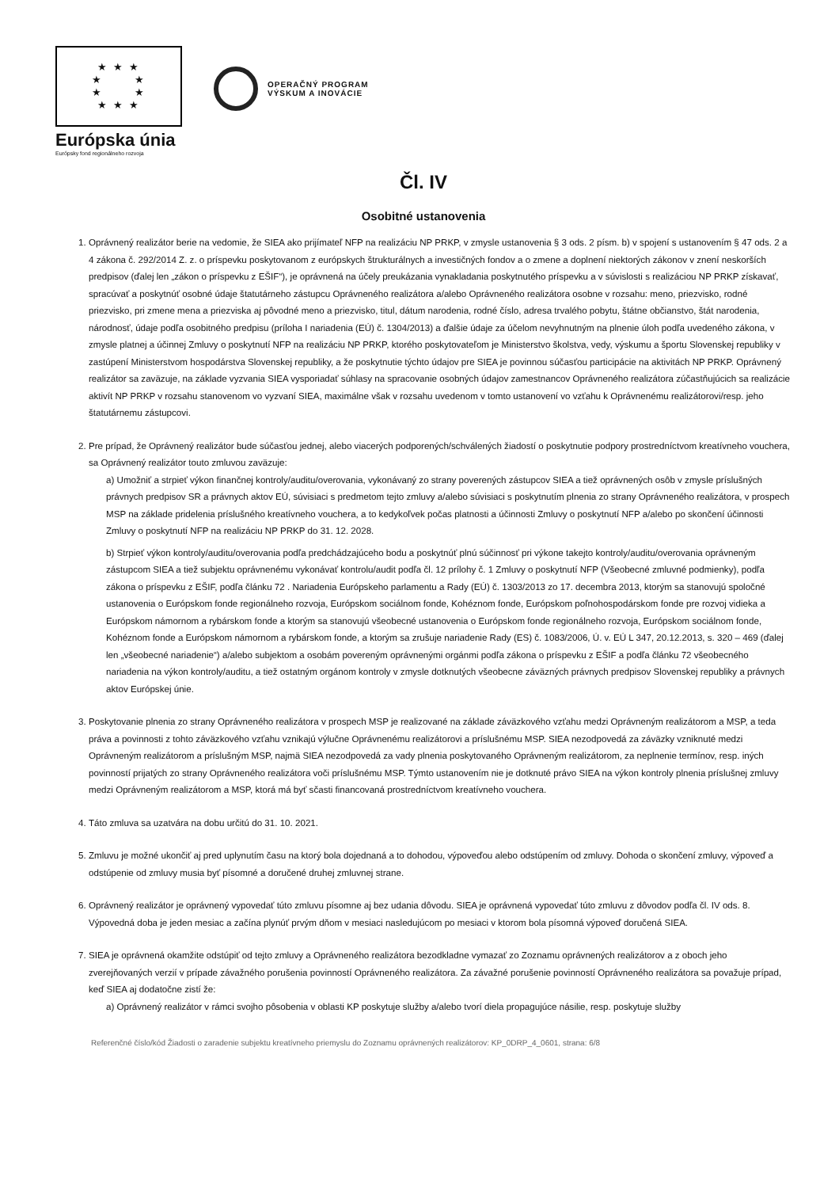★ ★ ★
★ ★
★ ★
★ ★ ★
Európska únia
Európsky fond regionálneho rozvoja
OPERAČNÝ PROGRAM
VÝSKUM A INOVÁCIE
Čl. IV
Osobitné ustanovenia
1. Oprávnený realizátor berie na vedomie, že SIEA ako prijímateľ NFP na realizáciu NP PRKP, v zmysle ustanovenia § 3 ods. 2 písm. b) v spojení s ustanovením § 47 ods. 2 a 4 zákona č. 292/2014 Z. z. o príspevku poskytovanom z európskych štrukturálnych a investičných fondov a o zmene a doplnení niektorých zákonov v znení neskorších predpisov (ďalej len „zákon o príspevku z EŠIF“), je oprávnená na účely preukázania vynakladania poskytnutého príspevku a v súvislosti s realizáciou NP PRKP získavať, spracúvať a poskytnúť osobné údaje štatutárneho zástupcu Oprávneného realizátora a/alebo Oprávneného realizátora osobne v rozsahu: meno, priezvisko, rodné priezvisko, pri zmene mena a priezviska aj pôvodné meno a priezvisko, titul, dátum narodenia, rodné číslo, adresa trvalého pobytu, štátne občianstvo, štát narodenia, národnosť, údaje podľa osobitného predpisu (príloha I nariadenia (EÚ) č. 1304/2013) a ďalšie údaje za účelom nevyhnutným na plnenie úloh podľa uvedeného zákona, v zmysle platnej a účinnej Zmluvy o poskytnutí NFP na realizáciu NP PRKP, ktorého poskytovateľom je Ministerstvo školstva, vedy, výskumu a športu Slovenskej republiky v zastúpení Ministerstvom hospodárstva Slovenskej republiky, a že poskytnutie týchto údajov pre SIEA je povinnou súčasťou participácie na aktivitách NP PRKP. Oprávnený realizátor sa zaväzuje, na základe vyzvania SIEA vysporiadať súhlasy na spracovanie osobných údajov zamestnancov Oprávneného realizátora zúčastňujúcich sa realizácie aktivít NP PRKP v rozsahu stanovenom vo vyzvaní SIEA, maximálne však v rozsahu uvedenom v tomto ustanovení vo vzťahu k Oprávnenému realizátorovi/resp. jeho štatutárnemu zástupcovi.
2. Pre prípad, že Oprávnený realizátor bude súčasťou jednej, alebo viacerých podporených/schválených žiadostí o poskytnutie podpory prostredníctvom kreatívneho vouchera, sa Oprávnený realizátor touto zmluvou zaväzuje:
a) Umožniť a strpieť výkon finančnej kontroly/auditu/overovania, vykonávaný zo strany poverených zástupcov SIEA a tiež oprávnených osôb v zmysle príslušných právnych predpisov SR a právnych aktov EÚ, súvisiaci s predmetom tejto zmluvy a/alebo súvisiaci s poskytnutím plnenia zo strany Oprávneného realizátora, v prospech MSP na základe pridelenia príslušného kreatívneho vouchera, a to kedykoľvek počas platnosti a účinnosti Zmluvy o poskytnutí NFP a/alebo po skončení účinnosti Zmluvy o poskytnutí NFP na realizáciu NP PRKP do 31. 12. 2028.
b) Strpieť výkon kontroly/auditu/overovania podľa predchádzajúceho bodu a poskytnúť plnú súčinnosť pri výkone takejto kontroly/auditu/overovania oprávneným zástupcom SIEA a tiež subjektu oprávnenému vykonávať kontrolu/audit podľa čl. 12 prílohy č. 1 Zmluvy o poskytnutí NFP (Všeobecné zmluvné podmienky), podľa zákona o príspevku z EŠIF, podľa článku 72 . Nariadenia Európskeho parlamentu a Rady (EÚ) č. 1303/2013 zo 17. decembra 2013, ktorým sa stanovujú spoločné ustanovenia o Európskom fonde regionálneho rozvoja, Európskom sociálnom fonde, Kohéznom fonde, Európskom poľnohospodárskom fonde pre rozvoj vidieka a Európskom námornom a rybárskom fonde a ktorým sa stanovujú všeobecné ustanovenia o Európskom fonde regionálneho rozvoja, Európskom sociálnom fonde, Kohéznom fonde a Európskom námornom a rybárskom fonde, a ktorým sa zrušuje nariadenie Rady (ES) č. 1083/2006, Ú. v. EÚ L 347, 20.12.2013, s. 320 – 469 (ďalej len „všeobecné nariadenie“) a/alebo subjektom a osobám povereným oprávnenými orgánmi podľa zákona o príspevku z EŠIF a podľa článku 72 všeobecného nariadenia na výkon kontroly/auditu, a tiež ostatným orgánom kontroly v zmysle dotknutých všeobecne záväzných právnych predpisov Slovenskej republiky a právnych aktov Európskej únie.
3. Poskytovanie plnenia zo strany Oprávneného realizátora v prospech MSP je realizované na základe záväzkového vzťahu medzi Oprávneným realizátorom a MSP, a teda práva a povinnosti z tohto záväzkového vzťahu vznikajú výlučne Oprávnenému realizátorovi a príslušnému MSP. SIEA nezodpovedá za záväzky vzniknuté medzi Oprávneným realizátorom a príslušným MSP, najmä SIEA nezodpovedá za vady plnenia poskytovaného Oprávneným realizátorom, za neplnenie termínov, resp. iných povinností prijatých zo strany Oprávneného realizátora voči príslušnému MSP. Týmto ustanovením nie je dotknuté právo SIEA na výkon kontroly plnenia príslušnej zmluvy medzi Oprávneným realizátorom a MSP, ktorá má byť sčasti financovaná prostredníctvom kreatívneho vouchera.
4. Táto zmluva sa uzatvára na dobu určitú do 31. 10. 2021.
5. Zmluvu je možné ukončiť aj pred uplynutím času na ktorý bola dojednaná a to dohodou, výpoveďou alebo odstúpením od zmluvy. Dohoda o skončení zmluvy, výpoveď a odstúpenie od zmluvy musia byť písomné a doručené druhej zmluvnej strane.
6. Oprávnený realizátor je oprávnený vypovedať túto zmluvu písomne aj bez udania dôvodu. SIEA je oprávnená vypovedať túto zmluvu z dôvodov podľa čl. IV ods. 8. Výpovedná doba je jeden mesiac a začína plynúť prvým dňom v mesiaci nasledujúcom po mesiaci v ktorom bola písomná výpoveď doručená SIEA.
7. SIEA je oprávnená okamžite odstúpiť od tejto zmluvy a Oprávneného realizátora bezodkladne vymazať zo Zoznamu oprávnených realizátorov a z oboch jeho zverejňovaných verzií v prípade závažného porušenia povinností Oprávneného realizátora. Za závažné porušenie povinností Oprávneného realizátora sa považuje prípad, keď SIEA aj dodatočne zistí že:
a) Oprávnený realizátor v rámci svojho pôsobenia v oblasti KP poskytuje služby a/alebo tvorí diela propagujúce násilie, resp. poskytuje služby
Referenčné číslo/kód Žiadosti o zaradenie subjektu kreatívneho priemyslu do Zoznamu oprávnených realizátorov: KP_0DRP_4_0601, strana: 6/8